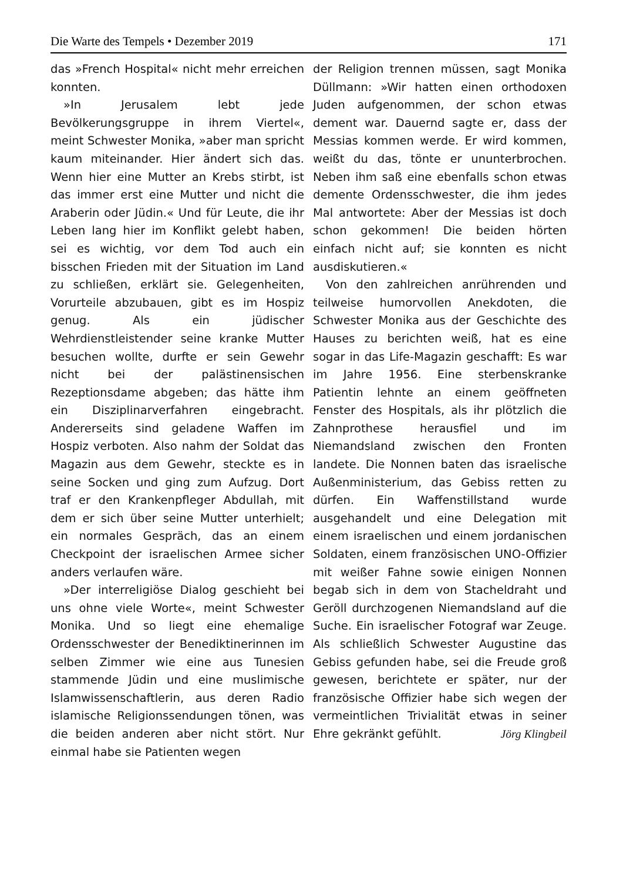Die Warte des Tempels • Dezember 2019 171
das »French Hospital« nicht mehr erreichen konnten.
»In Jerusalem lebt jede Bevölkerungsgruppe in ihrem Viertel«, meint Schwester Monika, »aber man spricht kaum miteinander. Hier ändert sich das. Wenn hier eine Mutter an Krebs stirbt, ist das immer erst eine Mutter und nicht die Araberin oder Jüdin.« Und für Leute, die ihr Leben lang hier im Konflikt gelebt haben, sei es wichtig, vor dem Tod auch ein bisschen Frieden mit der Situation im Land zu schließen, erklärt sie. Gelegenheiten, Vorurteile abzubauen, gibt es im Hospiz genug. Als ein jüdischer Wehrdienstleistender seine kranke Mutter besuchen wollte, durfte er sein Gewehr nicht bei der palästinensischen Rezeptionsdame abgeben; das hätte ihm ein Disziplinarverfahren eingebracht. Andererseits sind geladene Waffen im Hospiz verboten. Also nahm der Soldat das Magazin aus dem Gewehr, steckte es in seine Socken und ging zum Aufzug. Dort traf er den Krankenpfleger Abdullah, mit dem er sich über seine Mutter unterhielt; ein normales Gespräch, das an einem Checkpoint der israelischen Armee sicher anders verlaufen wäre.
»Der interreligiöse Dialog geschieht bei uns ohne viele Worte«, meint Schwester Monika. Und so liegt eine ehemalige Ordensschwester der Benediktinerinnen im selben Zimmer wie eine aus Tunesien stammende Jüdin und eine muslimische Islamwissenschaftlerin, aus deren Radio islamische Religionssendungen tönen, was die beiden anderen aber nicht stört. Nur einmal habe sie Patienten wegen
der Religion trennen müssen, sagt Monika Düllmann: »Wir hatten einen orthodoxen Juden aufgenommen, der schon etwas dement war. Dauernd sagte er, dass der Messias kommen werde. Er wird kommen, weißt du das, tönte er ununterbrochen. Neben ihm saß eine ebenfalls schon etwas demente Ordensschwester, die ihm jedes Mal antwortete: Aber der Messias ist doch schon gekommen! Die beiden hörten einfach nicht auf; sie konnten es nicht ausdiskutieren.«
Von den zahlreichen anrührenden und teilweise humorvollen Anekdoten, die Schwester Monika aus der Geschichte des Hauses zu berichten weiß, hat es eine sogar in das Life-Magazin geschafft: Es war im Jahre 1956. Eine sterbenskranke Patientin lehnte an einem geöffneten Fenster des Hospitals, als ihr plötzlich die Zahnprothese herausfiel und im Niemandsland zwischen den Fronten landete. Die Nonnen baten das israelische Außenministerium, das Gebiss retten zu dürfen. Ein Waffenstillstand wurde ausgehandelt und eine Delegation mit einem israelischen und einem jordanischen Soldaten, einem französischen UNO-Offizier mit weißer Fahne sowie einigen Nonnen begab sich in dem von Stacheldraht und Geröll durchzogenen Niemandsland auf die Suche. Ein israelischer Fotograf war Zeuge. Als schließlich Schwester Augustine das Gebiss gefunden habe, sei die Freude groß gewesen, berichtete er später, nur der französische Offizier habe sich wegen der vermeintlichen Trivialität etwas in seiner Ehre gekränkt gefühlt. Jörg Klingbeil